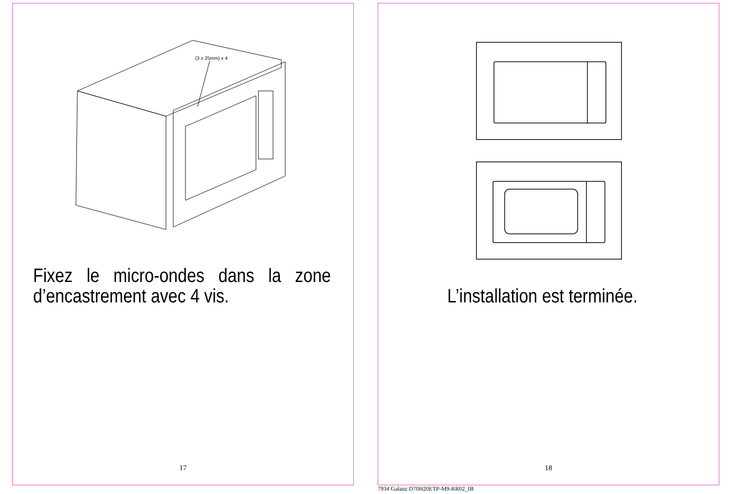(3 x 25mm) x 4
Fixez le micro-ondes dans la zone d’encastrement avec 4 vis.
17
L’installation est terminée.
18
7934 Galanz D70H20ETP-M9-RR02_IB